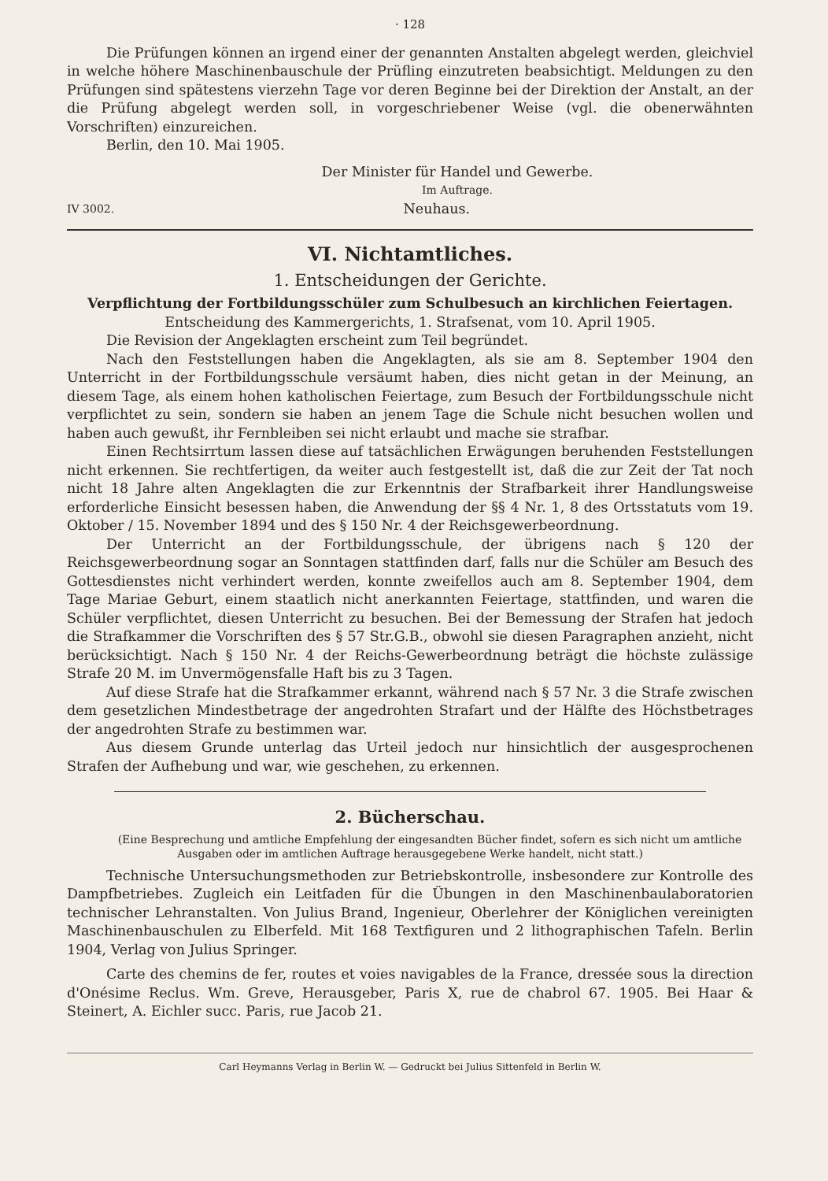· 128
Die Prüfungen können an irgend einer der genannten Anstalten abgelegt werden, gleichviel in welche höhere Maschinenbauschule der Prüfling einzutreten beabsichtigt. Meldungen zu den Prüfungen sind spätestens vierzehn Tage vor deren Beginne bei der Direktion der Anstalt, an der die Prüfung abgelegt werden soll, in vorgeschriebener Weise (vgl. die obenerwähnten Vorschriften) einzureichen.
Berlin, den 10. Mai 1905.
Der Minister für Handel und Gewerbe.
Im Auftrage.
IV 3002. Neuhaus.
VI. Nichtamtliches.
1. Entscheidungen der Gerichte.
Verpflichtung der Fortbildungsschüler zum Schulbesuch an kirchlichen Feiertagen.
Entscheidung des Kammergerichts, 1. Strafsenat, vom 10. April 1905.
Die Revision der Angeklagten erscheint zum Teil begründet.
Nach den Feststellungen haben die Angeklagten, als sie am 8. September 1904 den Unterricht in der Fortbildungsschule versäumt haben, dies nicht getan in der Meinung, an diesem Tage, als einem hohen katholischen Feiertage, zum Besuch der Fortbildungsschule nicht verpflichtet zu sein, sondern sie haben an jenem Tage die Schule nicht besuchen wollen und haben auch gewußt, ihr Fernbleiben sei nicht erlaubt und mache sie strafbar.
Einen Rechtsirrtum lassen diese auf tatsächlichen Erwägungen beruhenden Feststellungen nicht erkennen. Sie rechtfertigen, da weiter auch festgestellt ist, daß die zur Zeit der Tat noch nicht 18 Jahre alten Angeklagten die zur Erkenntnis der Strafbarkeit ihrer Handlungsweise erforderliche Einsicht besessen haben, die Anwendung der §§ 4 Nr. 1, 8 des Ortsstatuts vom 19. Oktober / 15. November 1894 und des § 150 Nr. 4 der Reichsgewerbeordnung.
Der Unterricht an der Fortbildungsschule, der übrigens nach § 120 der Reichsgewerbeordnung sogar an Sonntagen stattfinden darf, falls nur die Schüler am Besuch des Gottesdienstes nicht verhindert werden, konnte zweifellos auch am 8. September 1904, dem Tage Mariae Geburt, einem staatlich nicht anerkannten Feiertage, stattfinden, und waren die Schüler verpflichtet, diesen Unterricht zu besuchen. Bei der Bemessung der Strafen hat jedoch die Strafkammer die Vorschriften des § 57 Str.G.B., obwohl sie diesen Paragraphen anzieht, nicht berücksichtigt. Nach § 150 Nr. 4 der Reichs-Gewerbeordnung beträgt die höchste zulässige Strafe 20 M. im Unvermögensfalle Haft bis zu 3 Tagen.
Auf diese Strafe hat die Strafkammer erkannt, während nach § 57 Nr. 3 die Strafe zwischen dem gesetzlichen Mindestbetrage der angedrohten Strafart und der Hälfte des Höchstbetrages der angedrohten Strafe zu bestimmen war.
Aus diesem Grunde unterlag das Urteil jedoch nur hinsichtlich der ausgesprochenen Strafen der Aufhebung und war, wie geschehen, zu erkennen.
2. Bücherschau.
(Eine Besprechung und amtliche Empfehlung der eingesandten Bücher findet, sofern es sich nicht um amtliche Ausgaben oder im amtlichen Auftrage herausgegebene Werke handelt, nicht statt.)
Technische Untersuchungsmethoden zur Betriebskontrolle, insbesondere zur Kontrolle des Dampfbetriebes. Zugleich ein Leitfaden für die Übungen in den Maschinenbaulaboratorien technischer Lehranstalten. Von Julius Brand, Ingenieur, Oberlehrer der Königlichen vereinigten Maschinenbauschulen zu Elberfeld. Mit 168 Textfiguren und 2 lithographischen Tafeln. Berlin 1904, Verlag von Julius Springer.
Carte des chemins de fer, routes et voies navigables de la France, dressée sous la direction d'Onésime Reclus. Wm. Greve, Herausgeber, Paris X, rue de chabrol 67. 1905. Bei Haar & Steinert, A. Eichler succ. Paris, rue Jacob 21.
Carl Heymanns Verlag in Berlin W. — Gedruckt bei Julius Sittenfeld in Berlin W.